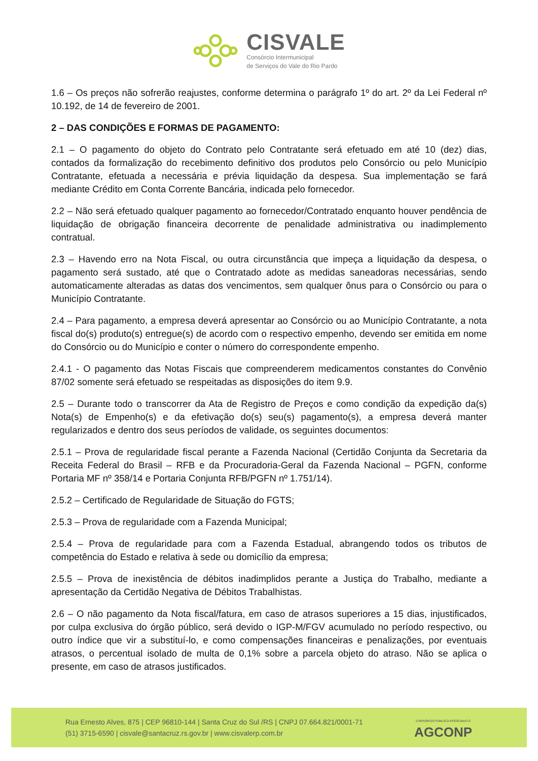CISVALE
Consórcio Intermunicipal
de Serviços do Vale do Rio Pardo
1.6 – Os preços não sofrerão reajustes, conforme determina o parágrafo 1º do art. 2º da Lei Federal nº 10.192, de 14 de fevereiro de 2001.
2 – DAS CONDIÇÕES E FORMAS DE PAGAMENTO:
2.1 – O pagamento do objeto do Contrato pelo Contratante será efetuado em até 10 (dez) dias, contados da formalização do recebimento definitivo dos produtos pelo Consórcio ou pelo Município Contratante, efetuada a necessária e prévia liquidação da despesa. Sua implementação se fará mediante Crédito em Conta Corrente Bancária, indicada pelo fornecedor.
2.2 – Não será efetuado qualquer pagamento ao fornecedor/Contratado enquanto houver pendência de liquidação de obrigação financeira decorrente de penalidade administrativa ou inadimplemento contratual.
2.3 – Havendo erro na Nota Fiscal, ou outra circunstância que impeça a liquidação da despesa, o pagamento será sustado, até que o Contratado adote as medidas saneadoras necessárias, sendo automaticamente alteradas as datas dos vencimentos, sem qualquer ônus para o Consórcio ou para o Município Contratante.
2.4 – Para pagamento, a empresa deverá apresentar ao Consórcio ou ao Município Contratante, a nota fiscal do(s) produto(s) entregue(s) de acordo com o respectivo empenho, devendo ser emitida em nome do Consórcio ou do Município e conter o número do correspondente empenho.
2.4.1 - O pagamento das Notas Fiscais que compreenderem medicamentos constantes do Convênio 87/02 somente será efetuado se respeitadas as disposições do item 9.9.
2.5 – Durante todo o transcorrer da Ata de Registro de Preços e como condição da expedição da(s) Nota(s) de Empenho(s) e da efetivação do(s) seu(s) pagamento(s), a empresa deverá manter regularizados e dentro dos seus períodos de validade, os seguintes documentos:
2.5.1 – Prova de regularidade fiscal perante a Fazenda Nacional (Certidão Conjunta da Secretaria da Receita Federal do Brasil – RFB e da Procuradoria-Geral da Fazenda Nacional – PGFN, conforme Portaria MF nº 358/14 e Portaria Conjunta RFB/PGFN nº 1.751/14).
2.5.2 – Certificado de Regularidade de Situação do FGTS;
2.5.3 – Prova de regularidade com a Fazenda Municipal;
2.5.4 – Prova de regularidade para com a Fazenda Estadual, abrangendo todos os tributos de competência do Estado e relativa à sede ou domicílio da empresa;
2.5.5 – Prova de inexistência de débitos inadimplidos perante a Justiça do Trabalho, mediante a apresentação da Certidão Negativa de Débitos Trabalhistas.
2.6 – O não pagamento da Nota fiscal/fatura, em caso de atrasos superiores a 15 dias, injustificados, por culpa exclusiva do órgão público, será devido o IGP-M/FGV acumulado no período respectivo, ou outro índice que vir a substituí-lo, e como compensações financeiras e penalizações, por eventuais atrasos, o percentual isolado de multa de 0,1% sobre a parcela objeto do atraso. Não se aplica o presente, em caso de atrasos justificados.
Rua Ernesto Alves, 875 | CEP 96810-144 | Santa Cruz do Sul /RS | CNPJ 07.664.821/0001-71
(51) 3715-6590 | cisvale@santacruz.rs.gov.br | www.cisvalerp.com.br
CONSÓRCIO PÚBLICO ASSOCIADO À
AGCONP